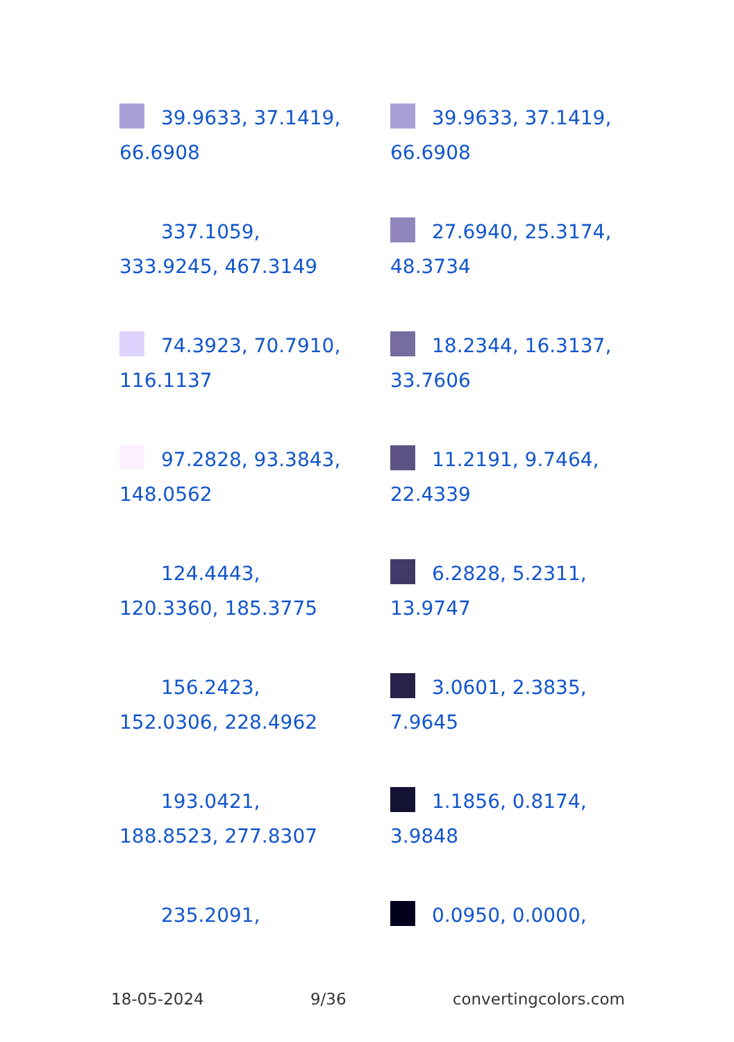| 39.9633, 37.1419, 66.6908 | 39.9633, 37.1419, 66.6908 |
| 337.1059, 333.9245, 467.3149 | 27.6940, 25.3174, 48.3734 |
| 74.3923, 70.7910, 116.1137 | 18.2344, 16.3137, 33.7606 |
| 97.2828, 93.3843, 148.0562 | 11.2191, 9.7464, 22.4339 |
| 124.4443, 120.3360, 185.3775 | 6.2828, 5.2311, 13.9747 |
| 156.2423, 152.0306, 228.4962 | 3.0601, 2.3835, 7.9645 |
| 193.0421, 188.8523, 277.8307 | 1.1856, 0.8174, 3.9848 |
| 235.2091, | 0.0950, 0.0000, |
18-05-2024 9/36 convertingcolors.com